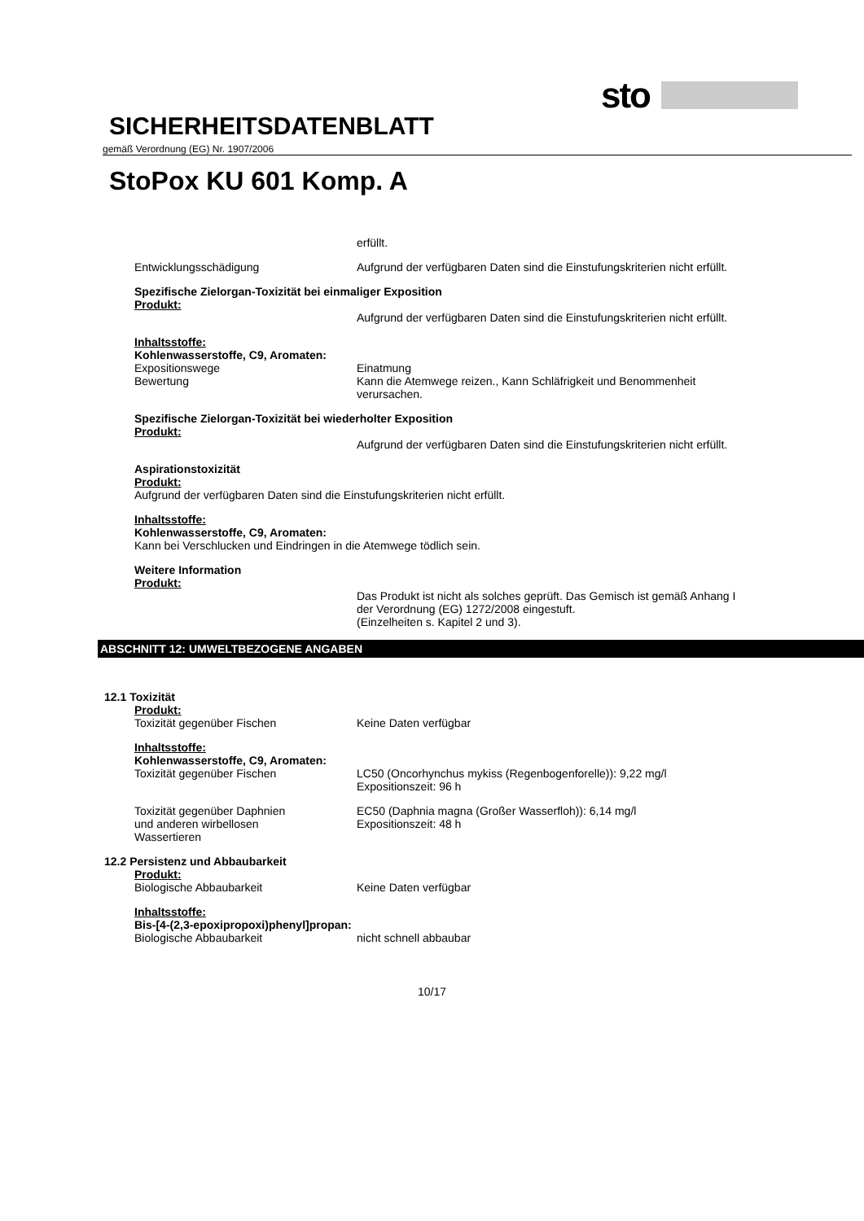sto
SICHERHEITSDATENBLATT
gemäß Verordnung (EG) Nr. 1907/2006
StoPox KU 601 Komp. A
erfüllt.
Entwicklungsschädigung Aufgrund der verfügbaren Daten sind die Einstufungskriterien nicht erfüllt.
Spezifische Zielorgan-Toxizität bei einmaliger Exposition
Produkt:
Aufgrund der verfügbaren Daten sind die Einstufungskriterien nicht erfüllt.
Inhaltsstoffe:
Kohlenwasserstoffe, C9, Aromaten:
Expositionswege Einatmung
Bewertung Kann die Atemwege reizen., Kann Schläfrigkeit und Benommenheit verursachen.
Spezifische Zielorgan-Toxizität bei wiederholter Exposition
Produkt:
Aufgrund der verfügbaren Daten sind die Einstufungskriterien nicht erfüllt.
Aspirationstoxizität
Produkt:
Aufgrund der verfügbaren Daten sind die Einstufungskriterien nicht erfüllt.
Inhaltsstoffe:
Kohlenwasserstoffe, C9, Aromaten:
Kann bei Verschlucken und Eindringen in die Atemwege tödlich sein.
Weitere Information
Produkt:
Das Produkt ist nicht als solches geprüft. Das Gemisch ist gemäß Anhang I der Verordnung (EG) 1272/2008 eingestuft.
(Einzelheiten s. Kapitel 2 und 3).
ABSCHNITT 12: UMWELTBEZOGENE ANGABEN
12.1 Toxizität
Produkt:
Toxizität gegenüber Fischen Keine Daten verfügbar
Inhaltsstoffe:
Kohlenwasserstoffe, C9, Aromaten:
Toxizität gegenüber Fischen LC50 (Oncorhynchus mykiss (Regenbogenforelle)): 9,22 mg/l
Expositionszeit: 96 h
Toxizität gegenüber Daphnien
und anderen wirbellosen
Wassertieren
EC50 (Daphnia magna (Großer Wasserfloh)): 6,14 mg/l
Expositionszeit: 48 h
12.2 Persistenz und Abbaubarkeit
Produkt:
Biologische Abbaubarkeit Keine Daten verfügbar
Inhaltsstoffe:
Bis-[4-(2,3-epoxipropoxi)phenyl]propan:
Biologische Abbaubarkeit nicht schnell abbaubar
10/17